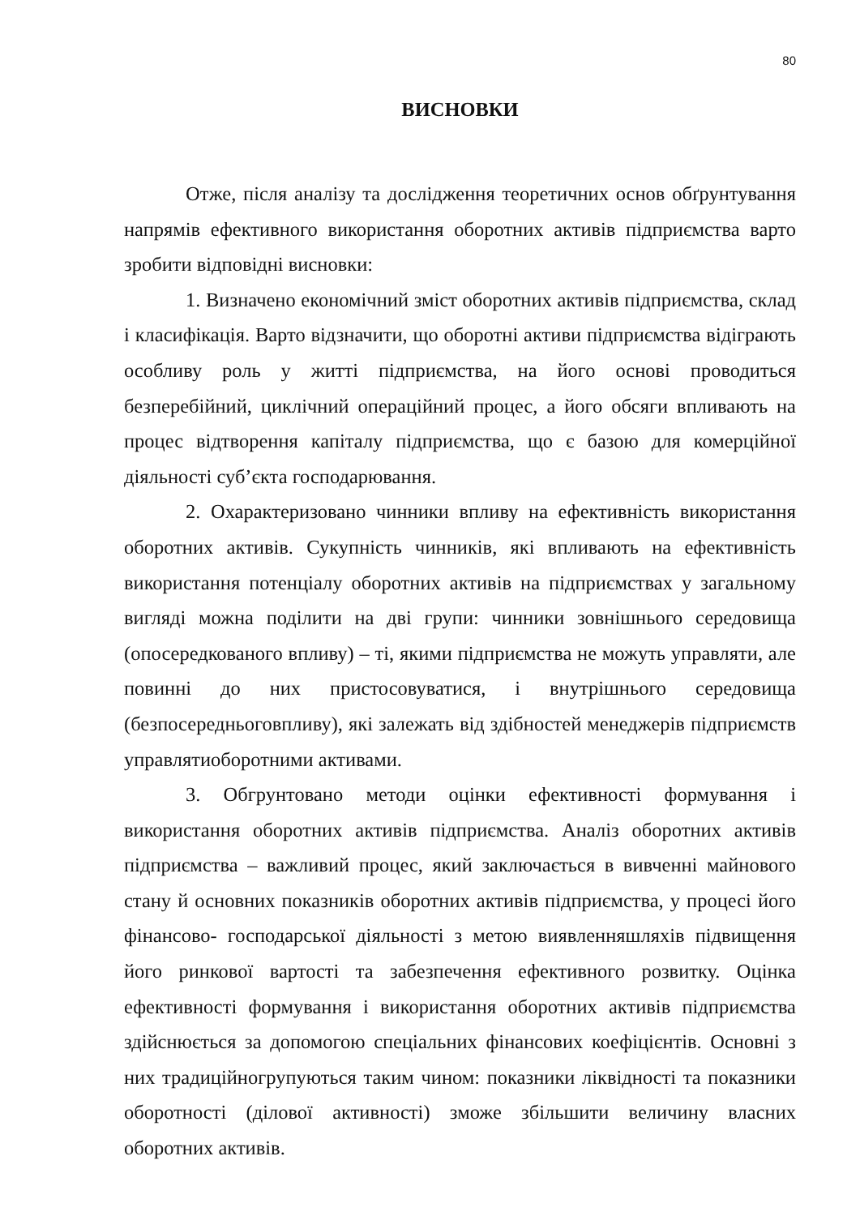80
ВИСНОВКИ
Отже, після аналізу та дослідження теоретичних основ обґрунтування напрямів ефективного використання оборотних активів підприємства варто зробити відповідні висновки:
1. Визначено економічний зміст оборотних активів підприємства, склад і класифікація. Варто відзначити, що оборотні активи підприємства відіграють особливу роль у житті підприємства, на його основі проводиться безперебійний, циклічний операційний процес, а його обсяги впливають на процес відтворення капіталу підприємства, що є базою для комерційної діяльності суб’єкта господарювання.
2. Охарактеризовано чинники впливу на ефективність використання оборотних активів. Сукупність чинників, які впливають на ефективність використання потенціалу оборотних активів на підприємствах у загальному вигляді можна поділити на дві групи: чинники зовнішнього середовища (опосередкованого впливу) – ті, якими підприємства не можуть управляти, але повинні до них пристосовуватися, і внутрішнього середовища (безпосередньоговпливу), які залежать від здібностей менеджерів підприємств управлятиоборотними активами.
3. Обгрунтовано методи оцінки ефективності формування і використання оборотних активів підприємства. Аналіз оборотних активів підприємства – важливий процес, який заключається в вивченні майнового стану й основних показників оборотних активів підприємства, у процесі його фінансово- господарської діяльності з метою виявленняшляхів підвищення його ринкової вартості та забезпечення ефективного розвитку. Оцінка ефективності формування і використання оборотних активів підприємства здійснюється за допомогою спеціальних фінансових коефіцієнтів. Основні з них традиційногрупуються таким чином: показники ліквідності та показники оборотності (ділової активності) зможе збільшити величину власних оборотних активів.